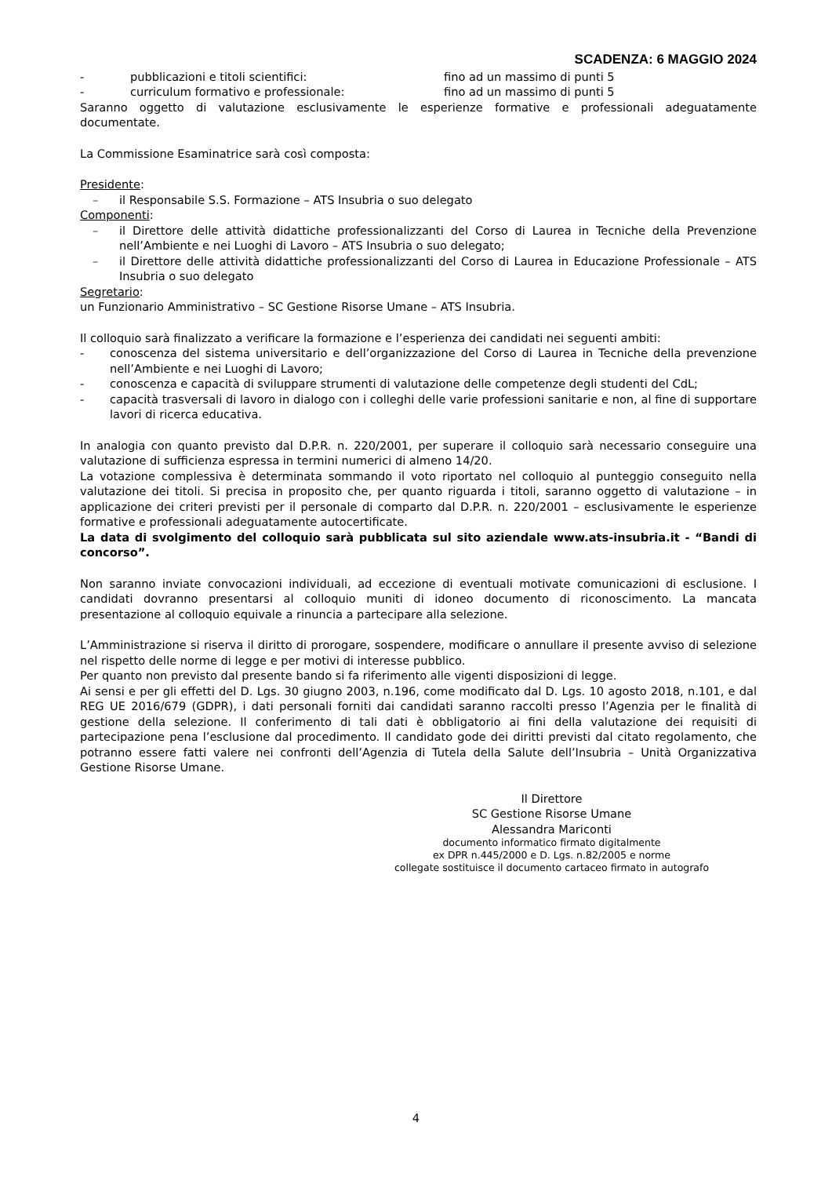SCADENZA: 6 MAGGIO 2024
- pubblicazioni e titoli scientifici: fino ad un massimo di punti 5
- curriculum formativo e professionale: fino ad un massimo di punti 5
Saranno oggetto di valutazione esclusivamente le esperienze formative e professionali adeguatamente documentate.
La Commissione Esaminatrice sarà così composta:
Presidente:
– il Responsabile S.S. Formazione – ATS Insubria o suo delegato
Componenti:
– il Direttore delle attività didattiche professionalizzanti del Corso di Laurea in Tecniche della Prevenzione nell’Ambiente e nei Luoghi di Lavoro – ATS Insubria o suo delegato;
– il Direttore delle attività didattiche professionalizzanti del Corso di Laurea in Educazione Professionale – ATS Insubria o suo delegato
Segretario:
un Funzionario Amministrativo – SC Gestione Risorse Umane – ATS Insubria.
Il colloquio sarà finalizzato a verificare la formazione e l’esperienza dei candidati nei seguenti ambiti:
- conoscenza del sistema universitario e dell’organizzazione del Corso di Laurea in Tecniche della prevenzione nell’Ambiente e nei Luoghi di Lavoro;
- conoscenza e capacità di sviluppare strumenti di valutazione delle competenze degli studenti del CdL;
- capacità trasversali di lavoro in dialogo con i colleghi delle varie professioni sanitarie e non, al fine di supportare lavori di ricerca educativa.
In analogia con quanto previsto dal D.P.R. n. 220/2001, per superare il colloquio sarà necessario conseguire una valutazione di sufficienza espressa in termini numerici di almeno 14/20.
La votazione complessiva è determinata sommando il voto riportato nel colloquio al punteggio conseguito nella valutazione dei titoli. Si precisa in proposito che, per quanto riguarda i titoli, saranno oggetto di valutazione – in applicazione dei criteri previsti per il personale di comparto dal D.P.R. n. 220/2001 – esclusivamente le esperienze formative e professionali adeguatamente autocertificate.
La data di svolgimento del colloquio sarà pubblicata sul sito aziendale www.ats-insubria.it - “Bandi di concorso”.
Non saranno inviate convocazioni individuali, ad eccezione di eventuali motivate comunicazioni di esclusione. I candidati dovranno presentarsi al colloquio muniti di idoneo documento di riconoscimento. La mancata presentazione al colloquio equivale a rinuncia a partecipare alla selezione.
L’Amministrazione si riserva il diritto di prorogare, sospendere, modificare o annullare il presente avviso di selezione nel rispetto delle norme di legge e per motivi di interesse pubblico.
Per quanto non previsto dal presente bando si fa riferimento alle vigenti disposizioni di legge.
Ai sensi e per gli effetti del D. Lgs. 30 giugno 2003, n.196, come modificato dal D. Lgs. 10 agosto 2018, n.101, e dal REG UE 2016/679 (GDPR), i dati personali forniti dai candidati saranno raccolti presso l’Agenzia per le finalità di gestione della selezione. Il conferimento di tali dati è obbligatorio ai fini della valutazione dei requisiti di partecipazione pena l’esclusione dal procedimento. Il candidato gode dei diritti previsti dal citato regolamento, che potranno essere fatti valere nei confronti dell’Agenzia di Tutela della Salute dell’Insubria – Unità Organizzativa Gestione Risorse Umane.
Il Direttore
SC Gestione Risorse Umane
Alessandra Mariconti
documento informatico firmato digitalmente
ex DPR n.445/2000 e D. Lgs. n.82/2005 e norme
collegate sostituisce il documento cartaceo firmato in autografo
4